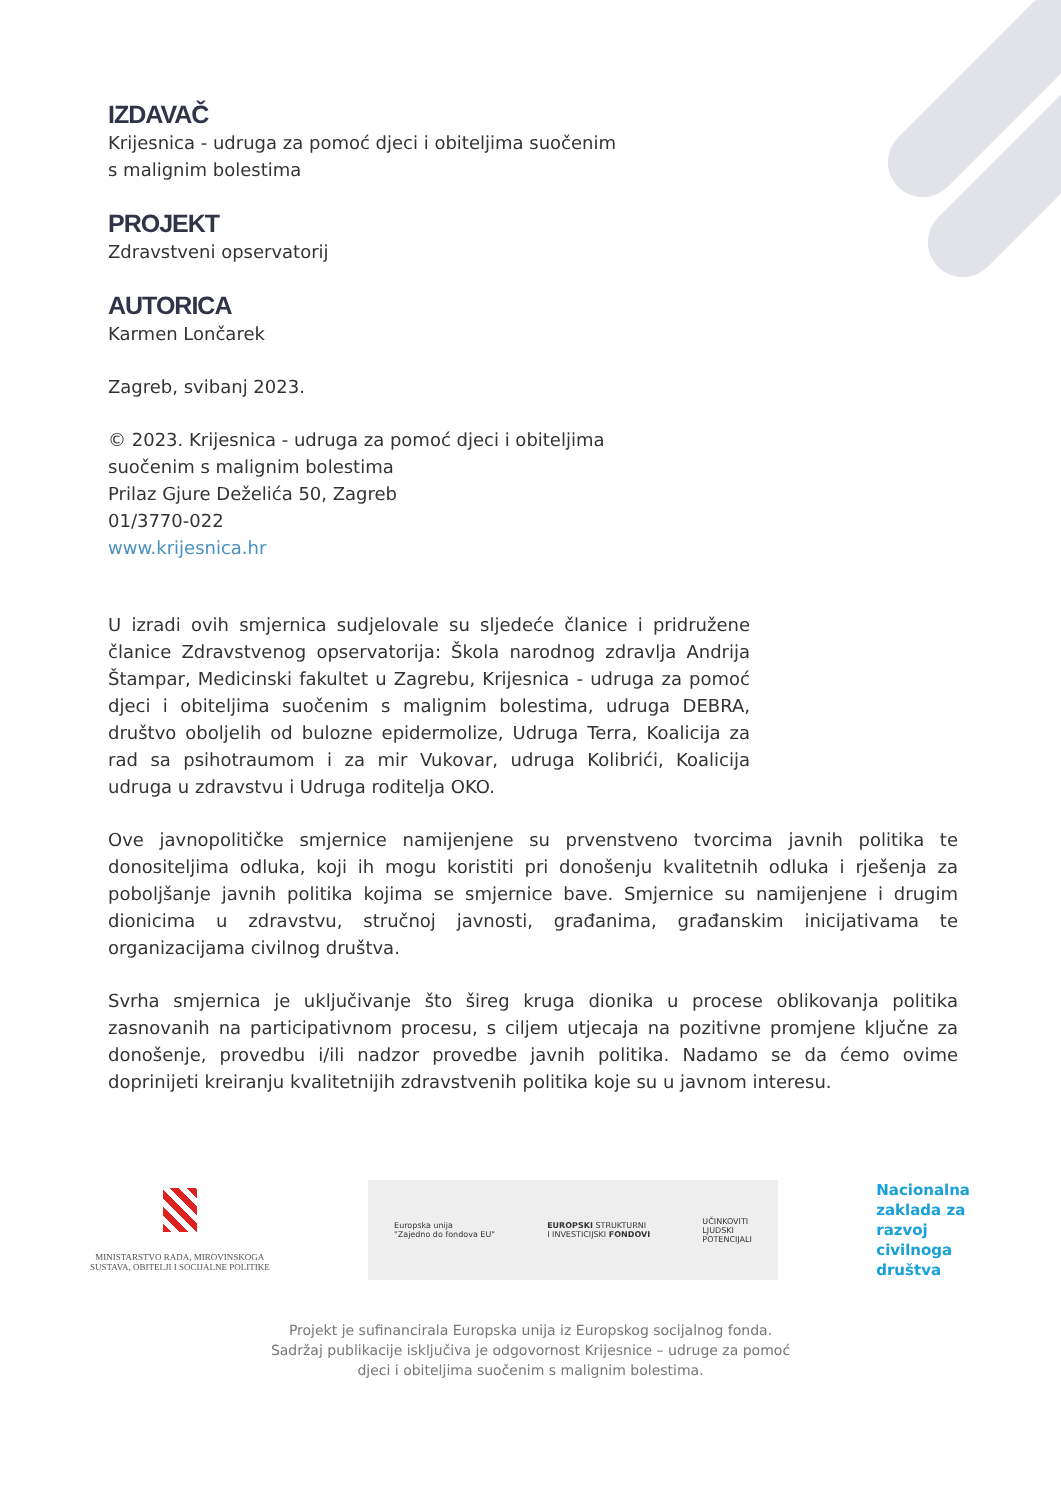IZDAVAČ
Krijesnica - udruga za pomoć djeci i obiteljima suočenim
s malignim bolestima
PROJEKT
Zdravstveni opservatorij
AUTORICA
Karmen Lončarek
Zagreb, svibanj 2023.
© 2023. Krijesnica - udruga za pomoć djeci i obiteljima
suočenim s malignim bolestima
Prilaz Gjure Deželića 50, Zagreb
01/3770-022
www.krijesnica.hr
U izradi ovih smjernica sudjelovale su sljedeće članice i pridružene članice Zdravstvenog opservatorija: Škola narodnog zdravlja Andrija Štampar, Medicinski fakultet u Zagrebu, Krijesnica - udruga za pomoć djeci i obiteljima suočenim s malignim bolestima, udruga DEBRA, društvo oboljelih od bulozne epidermolize, Udruga Terra, Koalicija za rad sa psihotraumom i za mir Vukovar, udruga Kolibrići, Koalicija udruga u zdravstvu i Udruga roditelja OKO.
Ove javnopolitičke smjernice namijenjene su prvenstveno tvorcima javnih politika te donositeljima odluka, koji ih mogu koristiti pri donošenju kvalitetnih odluka i rješenja za poboljšanje javnih politika kojima se smjernice bave. Smjernice su namijenjene i drugim dionicima u zdravstvu, stručnoj javnosti, građanima, građanskim inicijativama te organizacijama civilnog društva.
Svrha smjernica je uključivanje što šireg kruga dionika u procese oblikovanja politika zasnovanih na participativnom procesu, s ciljem utjecaja na pozitivne promjene ključne za donošenje, provedbu i/ili nadzor provedbe javnih politika. Nadamo se da ćemo ovime doprinijeti kreiranju kvalitetnijih zdravstvenih politika koje su u javnom interesu.
MINISTARSTVO RADA, MIROVINSKOGA
SUSTAVA, OBITELJI I SOCIJALNE POLITIKE
Europska unija
"Zajedno do fondova EU"
EUROPSKI STRUKTURNI
I INVESTICIJSKI FONDOVI
UČINKOVITI
LJUDSKI
POTENCIJALI
Nacionalna
zaklada za
razvoj
civilnoga
društva
Projekt je sufinancirala Europska unija iz Europskog socijalnog fonda.
Sadržaj publikacije isključiva je odgovornost Krijesnice – udruge za pomoć
djeci i obiteljima suočenim s malignim bolestima.